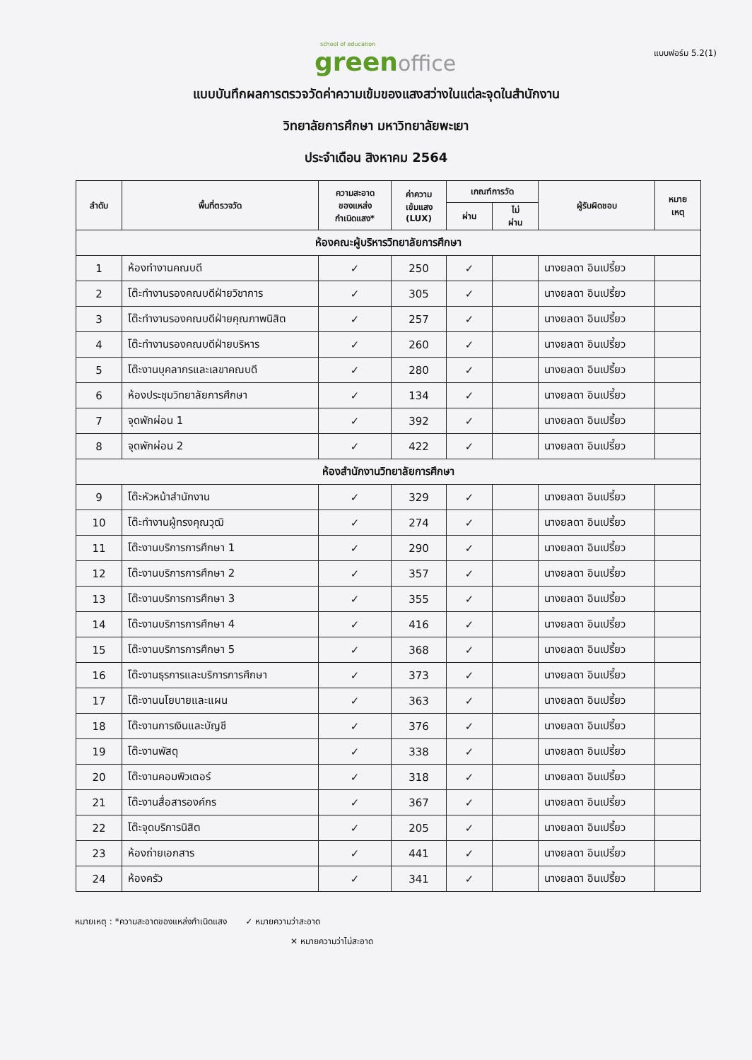school of education
green office
แบบฟอร์ม 5.2(1)
แบบบันทึกผลการตรวจวัดค่าความเข้มของแสงสว่างในแต่ละจุดในสำนักงาน
วิทยาลัยการศึกษา มหาวิทยาลัยพะเยา
ประจำเดือน สิงหาคม 2564
| ลำดับ | พื้นที่ตรวจวัด | ความสะอาด ของแหล่ง กำเนิดแสง* | ค่าความ เข้มแสง (LUX) | เกณฑ์การวัด | | ผู้รับผิดชอบ | หมาย เหตุ |
| --- | --- | --- | --- | --- | --- | --- | --- |
| | | | | ผ่าน | ไม่ ผ่าน | | |
| ห้องคณะผู้บริหารวิทยาลัยการศึกษา | | | | | | | |
| 1 | ห้องทำงานคณบดี | ✓ | 250 | ✓ | | นางยลดา อินเปรี้ยว | |
| 2 | โต๊ะทำงานรองคณบดีฝ่ายวิชาการ | ✓ | 305 | ✓ | | นางยลดา อินเปรี้ยว | |
| 3 | โต๊ะทำงานรองคณบดีฝ่ายคุณภาพนิสิต | ✓ | 257 | ✓ | | นางยลดา อินเปรี้ยว | |
| 4 | โต๊ะทำงานรองคณบดีฝ่ายบริหาร | ✓ | 260 | ✓ | | นางยลดา อินเปรี้ยว | |
| 5 | โต๊ะงานบุคลากรและเลขาคณบดี | ✓ | 280 | ✓ | | นางยลดา อินเปรี้ยว | |
| 6 | ห้องประชุมวิทยาลัยการศึกษา | ✓ | 134 | ✓ | | นางยลดา อินเปรี้ยว | |
| 7 | จุดพักผ่อน 1 | ✓ | 392 | ✓ | | นางยลดา อินเปรี้ยว | |
| 8 | จุดพักผ่อน 2 | ✓ | 422 | ✓ | | นางยลดา อินเปรี้ยว | |
| ห้องสำนักงานวิทยาลัยการศึกษา | | | | | | | |
| 9 | โต๊ะหัวหน้าสำนักงาน | ✓ | 329 | ✓ | | นางยลดา อินเปรี้ยว | |
| 10 | โต๊ะทำงานผู้ทรงคุณวุฒิ | ✓ | 274 | ✓ | | นางยลดา อินเปรี้ยว | |
| 11 | โต๊ะงานบริการการศึกษา 1 | ✓ | 290 | ✓ | | นางยลดา อินเปรี้ยว | |
| 12 | โต๊ะงานบริการการศึกษา 2 | ✓ | 357 | ✓ | | นางยลดา อินเปรี้ยว | |
| 13 | โต๊ะงานบริการการศึกษา 3 | ✓ | 355 | ✓ | | นางยลดา อินเปรี้ยว | |
| 14 | โต๊ะงานบริการการศึกษา 4 | ✓ | 416 | ✓ | | นางยลดา อินเปรี้ยว | |
| 15 | โต๊ะงานบริการการศึกษา 5 | ✓ | 368 | ✓ | | นางยลดา อินเปรี้ยว | |
| 16 | โต๊ะงานธุรการและบริการการศึกษา | ✓ | 373 | ✓ | | นางยลดา อินเปรี้ยว | |
| 17 | โต๊ะงานนโยบายและแผน | ✓ | 363 | ✓ | | นางยลดา อินเปรี้ยว | |
| 18 | โต๊ะงานการเงินและบัญชี | ✓ | 376 | ✓ | | นางยลดา อินเปรี้ยว | |
| 19 | โต๊ะงานพัสดุ | ✓ | 338 | ✓ | | นางยลดา อินเปรี้ยว | |
| 20 | โต๊ะงานคอมพิวเตอร์ | ✓ | 318 | ✓ | | นางยลดา อินเปรี้ยว | |
| 21 | โต๊ะงานสื่อสารองค์กร | ✓ | 367 | ✓ | | นางยลดา อินเปรี้ยว | |
| 22 | โต๊ะจุดบริการนิสิต | ✓ | 205 | ✓ | | นางยลดา อินเปรี้ยว | |
| 23 | ห้องถ่ายเอกสาร | ✓ | 441 | ✓ | | นางยลดา อินเปรี้ยว | |
| 24 | ห้องครัว | ✓ | 341 | ✓ | | นางยลดา อินเปรี้ยว | |
หมายเหตุ : *ความสะอาดของแหล่งกำเนิดแสง ✓ หมายความว่าสะอาด
✕ หมายความว่าไม่สะอาด